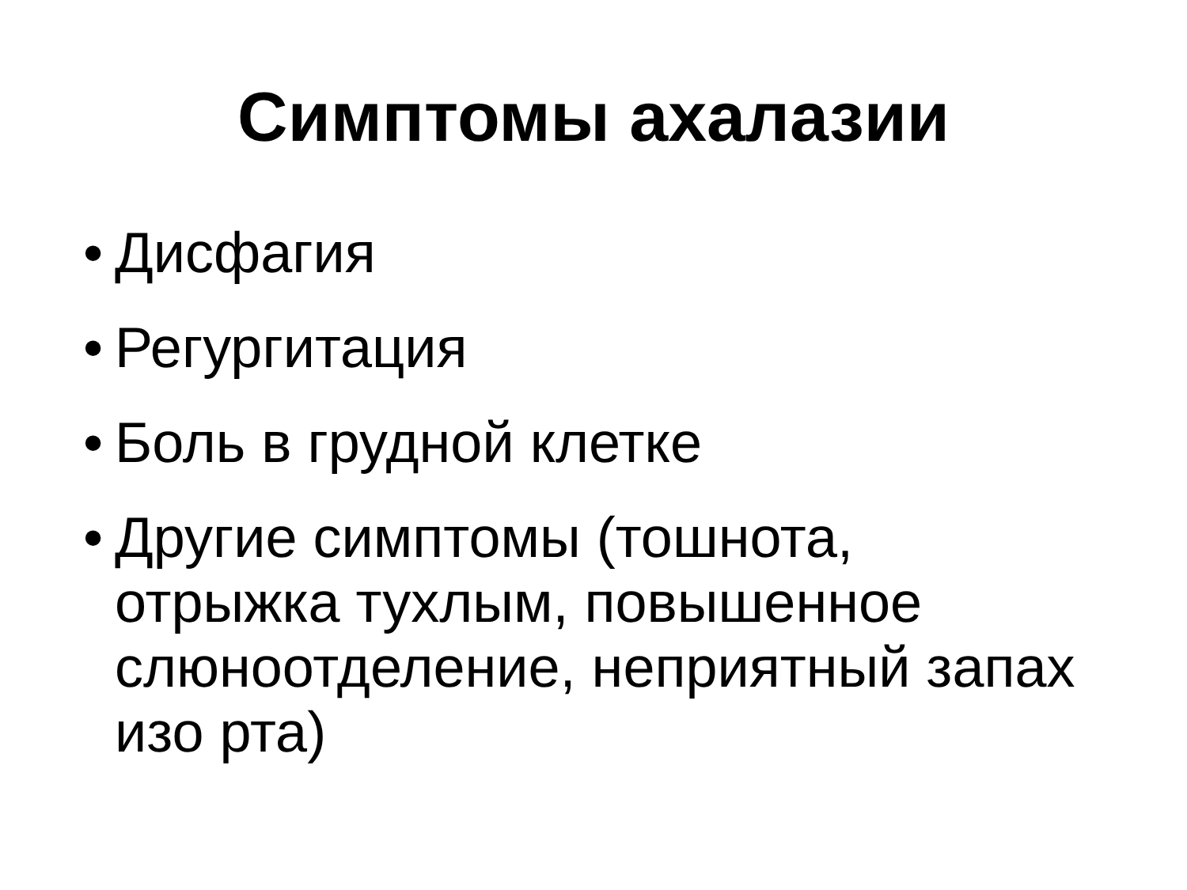Симптомы ахалазии
• Дисфагия
• Регургитация
• Боль в грудной клетке
• Другие симптомы (тошнота, отрыжка тухлым, повышенное слюноотделение, неприятный запах изо рта)